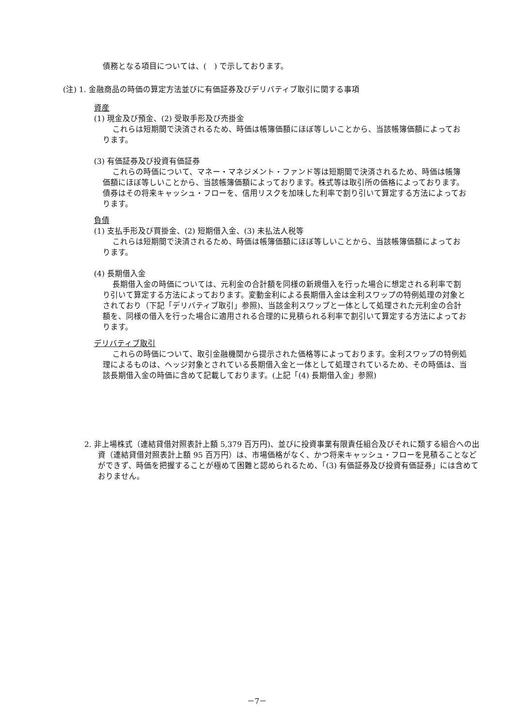債務となる項目については、(　) で示しております。
(注) 1. 金融商品の時価の算定方法並びに有価証券及びデリバティブ取引に関する事項
資産
(1) 現金及び預金、(2) 受取手形及び売掛金
これらは短期間で決済されるため、時価は帳簿価額にほぼ等しいことから、当該帳簿価額によっております。
(3) 有価証券及び投資有価証券
これらの時価について、マネー・マネジメント・ファンド等は短期間で決済されるため、時価は帳簿価額にほぼ等しいことから、当該帳簿価額によっております。株式等は取引所の価格によっております。債券はその将来キャッシュ・フローを、信用リスクを加味した利率で割り引いて算定する方法によっております。
負債
(1) 支払手形及び買掛金、(2) 短期借入金、(3) 未払法人税等
これらは短期間で決済されるため、時価は帳簿価額にほぼ等しいことから、当該帳簿価額によっております。
(4) 長期借入金
長期借入金の時価については、元利金の合計額を同様の新規借入を行った場合に想定される利率で割り引いて算定する方法によっております。変動金利による長期借入金は金利スワップの特例処理の対象とされており（下記「デリバティブ取引」参照)、当該金利スワップと一体として処理された元利金の合計額を、同様の借入を行った場合に適用される合理的に見積られる利率で割引いて算定する方法によっております。
デリバティブ取引
これらの時価について、取引金融機関から提示された価格等によっております。金利スワップの特例処理によるものは、ヘッジ対象とされている長期借入金と一体として処理されているため、その時価は、当該長期借入金の時価に含めて記載しております。(上記「(4) 長期借入金」参照)
2. 非上場株式（連結貸借対照表計上額 5,379 百万円)、並びに投資事業有限責任組合及びそれに類する組合への出資（連結貸借対照表計上額 95 百万円）は、市場価格がなく、かつ将来キャッシュ・フローを見積ることなどができず、時価を把握することが極めて困難と認められるため、「(3) 有価証券及び投資有価証券」には含めておりません。
－7－